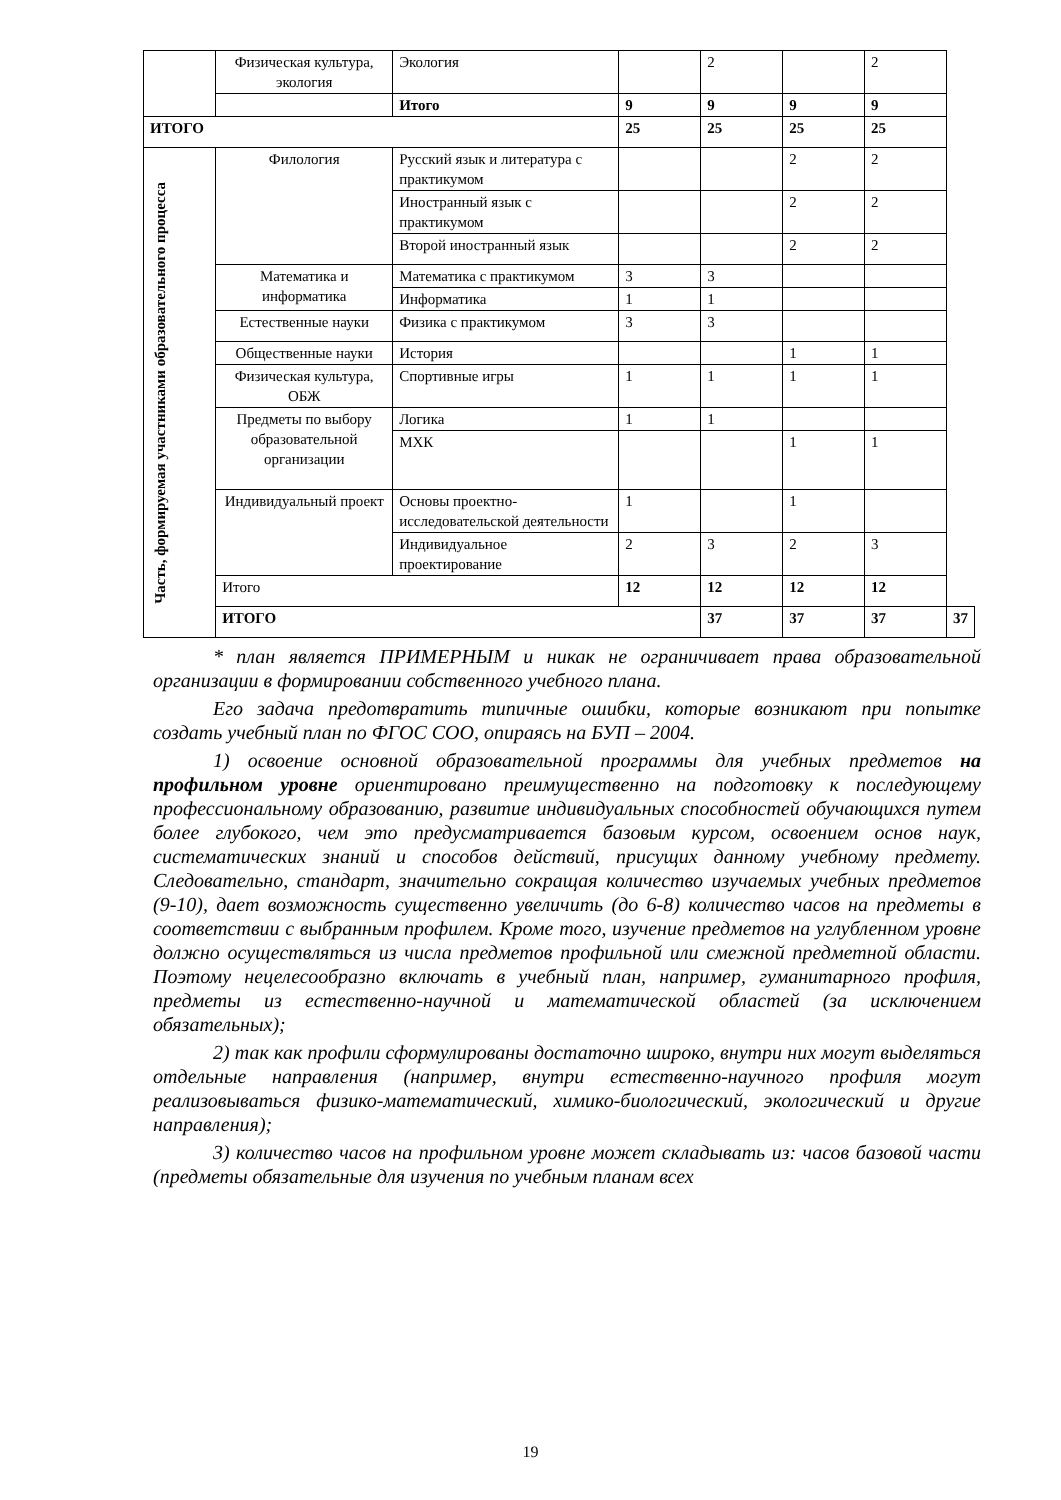| | Физическая культура, экология | Экология | | 2 | | 2 | |
| | | Итого | 9 | 9 | 9 | 9 | |
| ИТОГО | | | 25 | 25 | 25 | 25 | |
| Часть, формируемая участниками образовательного процесса | Филология | Русский язык и литература с практикумом | | | 2 | 2 | |
| | | Иностранный язык с практикумом | | | 2 | 2 | |
| | | Второй иностранный язык | | | 2 | 2 | |
| | Математика и информатика | Математика с практикумом | 3 | 3 | | | |
| | | Информатика | 1 | 1 | | | |
| | Естественные науки | Физика с практикумом | 3 | 3 | | | |
| | Общественные науки | История | | | 1 | 1 | |
| | Физическая культура, ОБЖ | Спортивные игры | 1 | 1 | 1 | 1 | |
| | Предметы по выбору образовательной организации | Логика | 1 | 1 | | | |
| | | МХК | | | 1 | 1 | |
| | Индивидуальный проект | Основы проектно-исследовательской деятельности | 1 | | 1 | | |
| | | Индивидуальное проектирование | 2 | 3 | 2 | 3 | |
| | Итого | | 12 | 12 | 12 | 12 | |
| | ИТОГО | | | 37 | 37 | 37 | 37 |
* план является ПРИМЕРНЫМ и никак не ограничивает права образовательной организации в формировании собственного учебного плана.
Его задача предотвратить типичные ошибки, которые возникают при попытке создать учебный план по ФГОС СОО, опираясь на БУП – 2004.
1) освоение основной образовательной программы для учебных предметов на профильном уровне ориентировано преимущественно на подготовку к последующему профессиональному образованию, развитие индивидуальных способностей обучающихся путем более глубокого, чем это предусматривается базовым курсом, освоением основ наук, систематических знаний и способов действий, присущих данному учебному предмету. Следовательно, стандарт, значительно сокращая количество изучаемых учебных предметов (9-10), дает возможность существенно увеличить (до 6-8) количество часов на предметы в соответствии с выбранным профилем. Кроме того, изучение предметов на углубленном уровне должно осуществляться из числа предметов профильной или смежной предметной области. Поэтому нецелесообразно включать в учебный план, например, гуманитарного профиля, предметы из естественно-научной и математической областей (за исключением обязательных);
2) так как профили сформулированы достаточно широко, внутри них могут выделяться отдельные направления (например, внутри естественно-научного профиля могут реализовываться физико-математический, химико-биологический, экологический и другие направления);
3) количество часов на профильном уровне может складывать из: часов базовой части (предметы обязательные для изучения по учебным планам всех
19